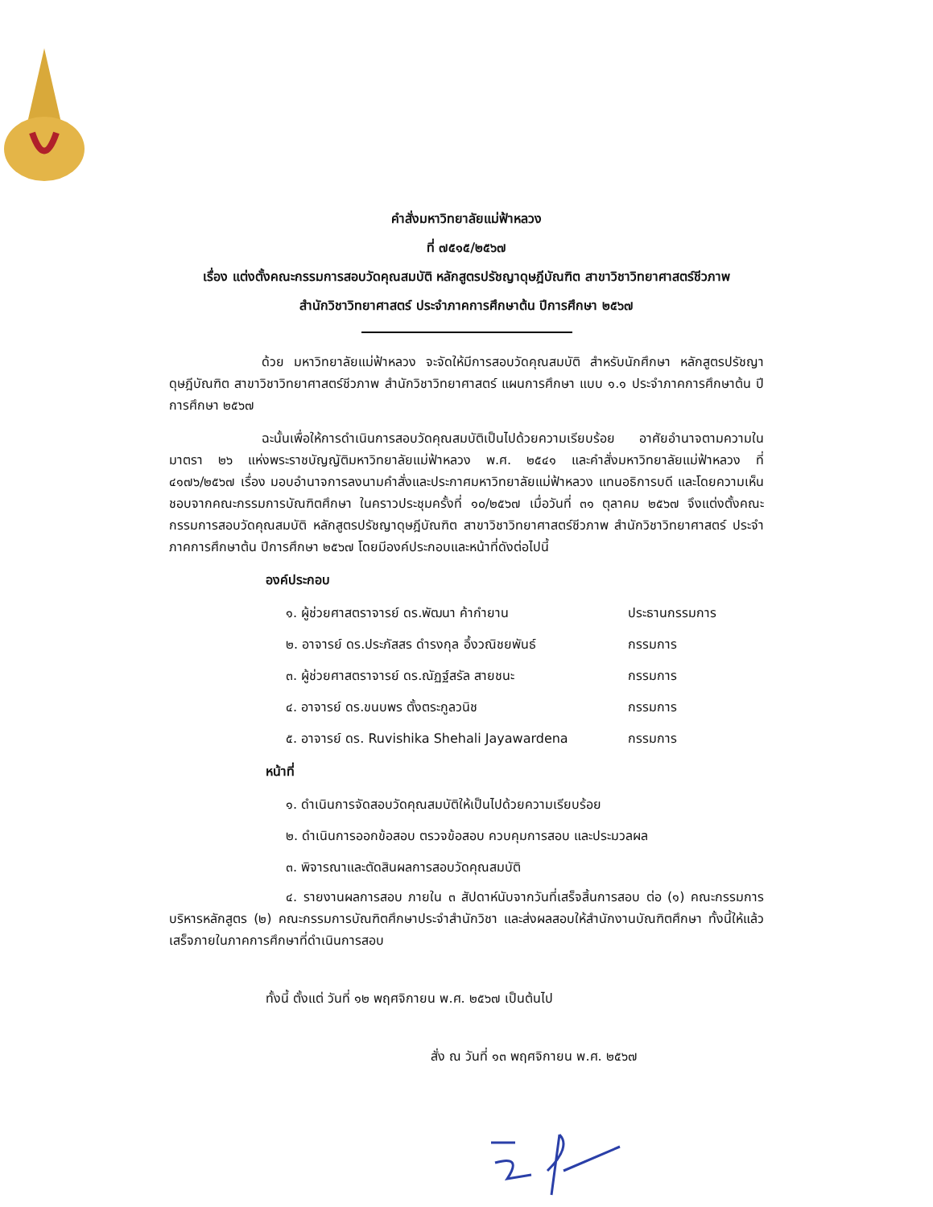คำสั่งมหาวิทยาลัยแม่ฟ้าหลวง
ที่ ๗๕๑๕/๒๕๖๗
เรื่อง แต่งตั้งคณะกรรมการสอบวัดคุณสมบัติ หลักสูตรปรัชญาดุษฎีบัณฑิต สาขาวิชาวิทยาศาสตร์ชีวภาพ
สำนักวิชาวิทยาศาสตร์ ประจำภาคการศึกษาต้น ปีการศึกษา ๒๕๖๗
ด้วย มหาวิทยาลัยแม่ฟ้าหลวง จะจัดให้มีการสอบวัดคุณสมบัติ สำหรับนักศึกษา หลักสูตรปรัชญาดุษฎีบัณฑิต สาขาวิชาวิทยาศาสตร์ชีวภาพ สำนักวิชาวิทยาศาสตร์ แผนการศึกษา แบบ ๑.๑ ประจำภาคการศึกษาต้น ปีการศึกษา ๒๕๖๗
ฉะนั้นเพื่อให้การดำเนินการสอบวัดคุณสมบัติเป็นไปด้วยความเรียบร้อย อาศัยอำนาจตามความในมาตรา ๒๖ แห่งพระราชบัญญัติมหาวิทยาลัยแม่ฟ้าหลวง พ.ศ. ๒๕๔๑ และคำสั่งมหาวิทยาลัยแม่ฟ้าหลวง ที่ ๔๑๗๖/๒๕๖๗ เรื่อง มอบอำนาจการลงนามคำสั่งและประกาศมหาวิทยาลัยแม่ฟ้าหลวง แทนอธิการบดี และโดยความเห็นชอบจากคณะกรรมการบัณฑิตศึกษา ในคราวประชุมครั้งที่ ๑๐/๒๕๖๗ เมื่อวันที่ ๓๑ ตุลาคม ๒๕๖๗ จึงแต่งตั้งคณะกรรมการสอบวัดคุณสมบัติ หลักสูตรปรัชญาดุษฎีบัณฑิต สาขาวิชาวิทยาศาสตร์ชีวภาพ สำนักวิชาวิทยาศาสตร์ ประจำภาคการศึกษาต้น ปีการศึกษา ๒๕๖๗ โดยมีองค์ประกอบและหน้าที่ดังต่อไปนี้
องค์ประกอบ
๑. ผู้ช่วยศาสตราจารย์ ดร.พัฒนา ค้ากำยาน ประธานกรรมการ
๒. อาจารย์ ดร.ประภัสสร ดำรงกุล อึ้งวณิชยพันธ์ กรรมการ
๓. ผู้ช่วยศาสตราจารย์ ดร.ณัฏฐ์สรัล สายชนะ กรรมการ
๔. อาจารย์ ดร.ขนบพร ตั้งตระกูลวนิช กรรมการ
๕. อาจารย์ ดร. Ruvishika Shehali Jayawardena กรรมการ
หน้าที่
๑. ดำเนินการจัดสอบวัดคุณสมบัติให้เป็นไปด้วยความเรียบร้อย
๒. ดำเนินการออกข้อสอบ ตรวจข้อสอบ ควบคุมการสอบ และประมวลผล
๓. พิจารณาและตัดสินผลการสอบวัดคุณสมบัติ
๔. รายงานผลการสอบ ภายใน ๓ สัปดาห์นับจากวันที่เสร็จสิ้นการสอบ ต่อ (๑) คณะกรรมการบริหารหลักสูตร (๒) คณะกรรมการบัณฑิตศึกษาประจำสำนักวิชา และส่งผลสอบให้สำนักงานบัณฑิตศึกษา ทั้งนี้ให้แล้วเสร็จภายในภาคการศึกษาที่ดำเนินการสอบ
ทั้งนี้ ตั้งแต่ วันที่ ๑๒ พฤศจิกายน พ.ศ. ๒๕๖๗ เป็นต้นไป
สั่ง ณ วันที่ ๑๓ พฤศจิกายน พ.ศ. ๒๕๖๗